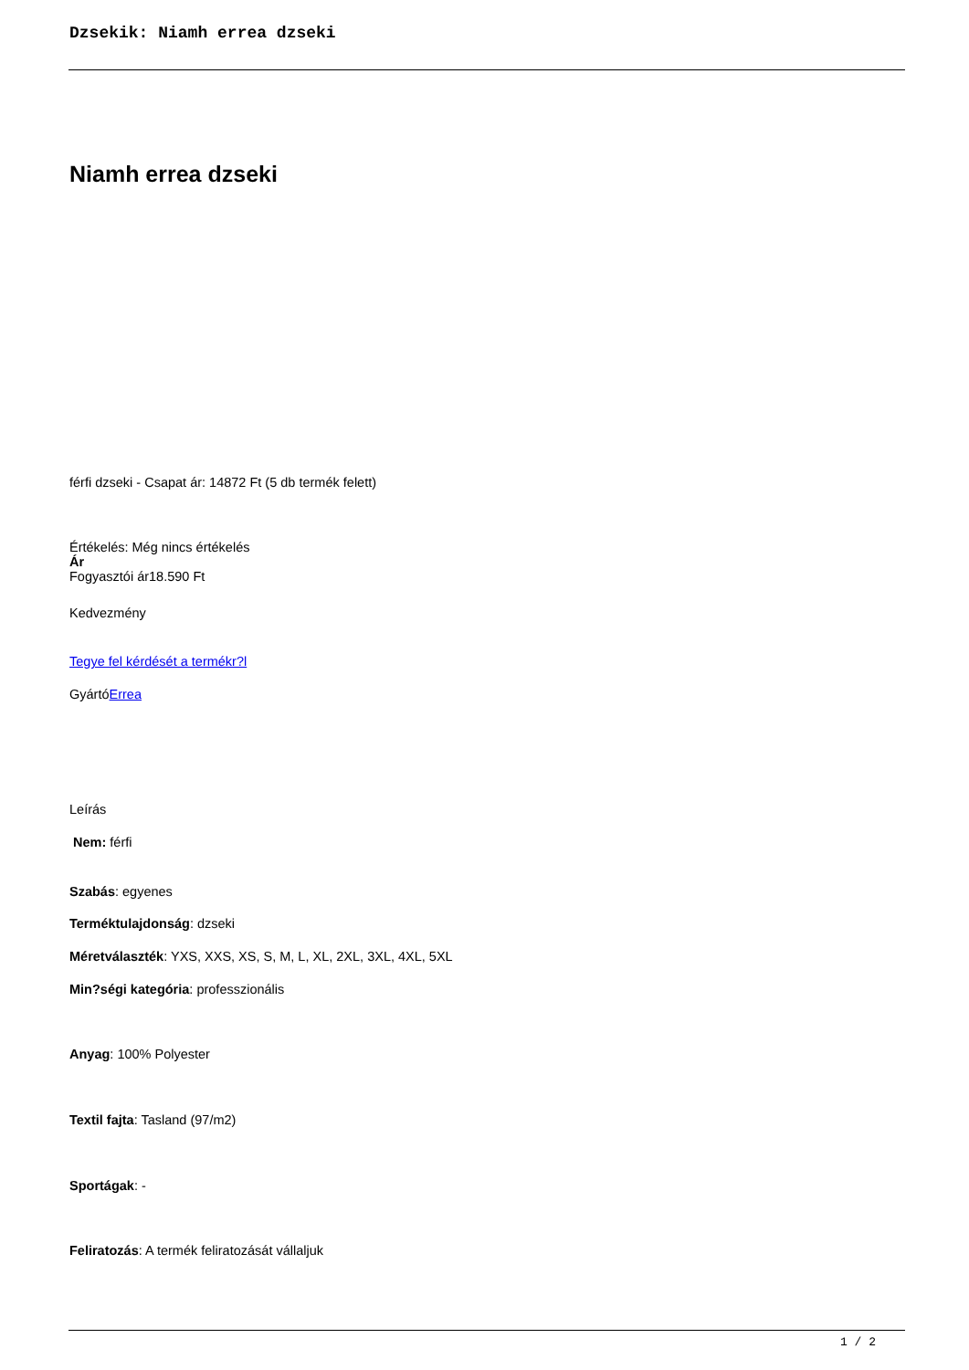Dzsekik: Niamh errea dzseki
Niamh errea dzseki
férfi dzseki - Csapat ár: 14872 Ft (5 db termék felett)
Értékelés: Még nincs értékelés
Ár
Fogyasztói ár18.590 Ft
Kedvezmény
Tegye fel kérdését a termékr?l
GyártóErrea
Leírás
Nem: férfi
Szabás: egyenes
Terméktulajdonság: dzseki
Méretválaszték: YXS, XXS, XS, S, M, L, XL, 2XL, 3XL, 4XL, 5XL
Min?ségi kategória: professzionális
Anyag: 100% Polyester
Textil fajta: Tasland (97/m2)
Sportágak: -
Feliratozás: A termék feliratozását vállaljuk
1 / 2